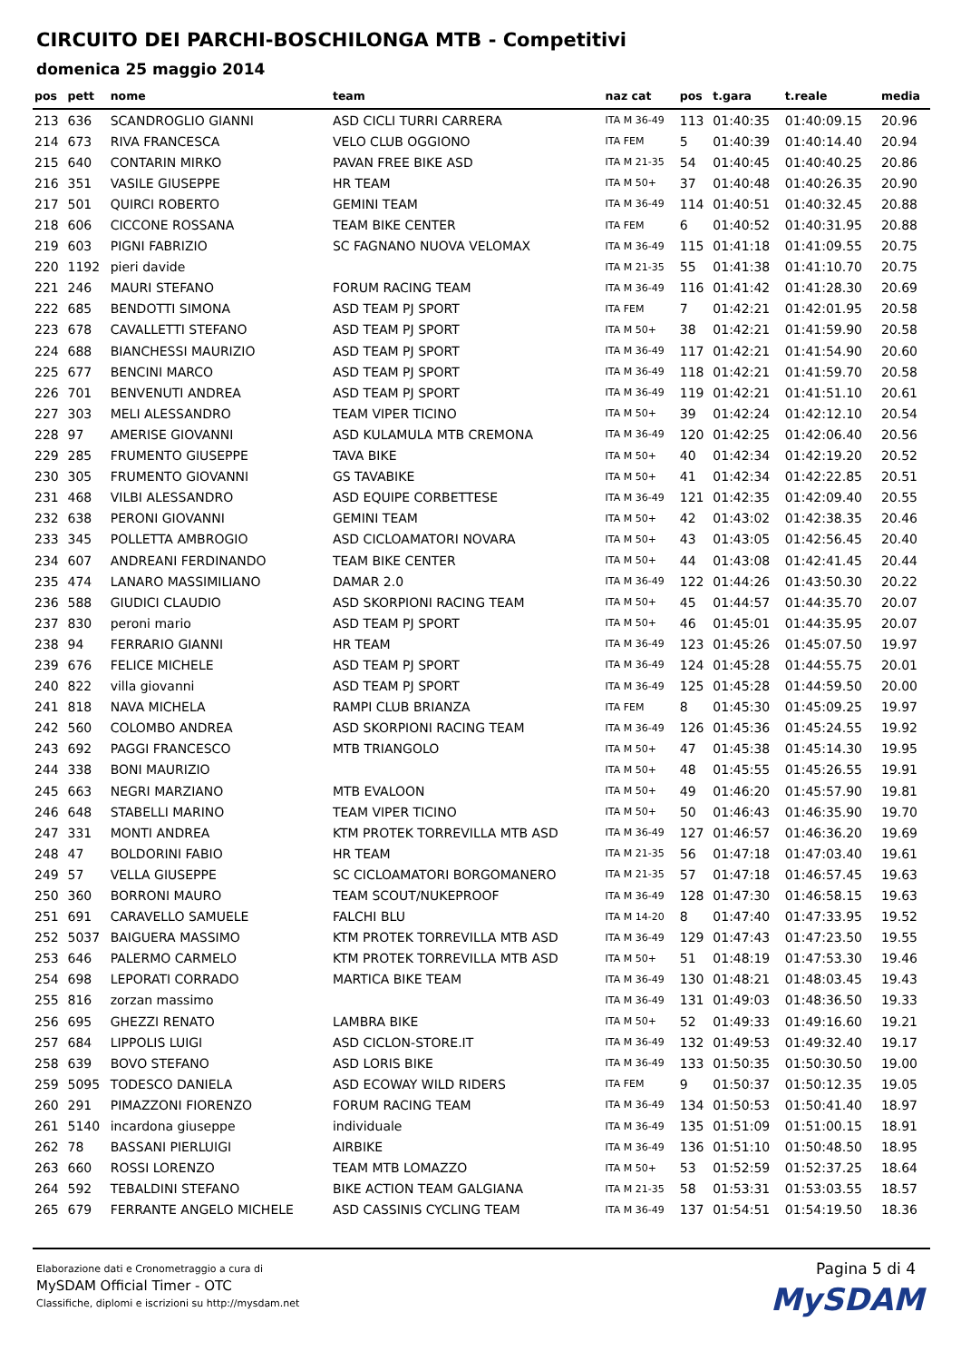CIRCUITO DEI PARCHI-BOSCHILONGA MTB - Competitivi
domenica 25 maggio 2014
| pos | pett | nome | team | naz cat | pos | t.gara | t.reale | media |
| --- | --- | --- | --- | --- | --- | --- | --- | --- |
| 213 | 636 | SCANDROGLIO GIANNI | ASD CICLI TURRI CARRERA | ITA M 36-49 | 113 | 01:40:35 | 01:40:09.15 | 20.96 |
| 214 | 673 | RIVA FRANCESCA | VELO CLUB OGGIONO | ITA FEM | 5 | 01:40:39 | 01:40:14.40 | 20.94 |
| 215 | 640 | CONTARIN MIRKO | PAVAN FREE BIKE ASD | ITA M 21-35 | 54 | 01:40:45 | 01:40:40.25 | 20.86 |
| 216 | 351 | VASILE GIUSEPPE | HR TEAM | ITA M 50+ | 37 | 01:40:48 | 01:40:26.35 | 20.90 |
| 217 | 501 | QUIRCI ROBERTO | GEMINI TEAM | ITA M 36-49 | 114 | 01:40:51 | 01:40:32.45 | 20.88 |
| 218 | 606 | CICCONE ROSSANA | TEAM BIKE CENTER | ITA FEM | 6 | 01:40:52 | 01:40:31.95 | 20.88 |
| 219 | 603 | PIGNI FABRIZIO | SC FAGNANO NUOVA VELOMAX | ITA M 36-49 | 115 | 01:41:18 | 01:41:09.55 | 20.75 |
| 220 | 1192 | pieri davide | | ITA M 21-35 | 55 | 01:41:38 | 01:41:10.70 | 20.75 |
| 221 | 246 | MAURI STEFANO | FORUM RACING TEAM | ITA M 36-49 | 116 | 01:41:42 | 01:41:28.30 | 20.69 |
| 222 | 685 | BENDOTTI SIMONA | ASD TEAM PJ SPORT | ITA FEM | 7 | 01:42:21 | 01:42:01.95 | 20.58 |
| 223 | 678 | CAVALLETTI STEFANO | ASD TEAM PJ SPORT | ITA M 50+ | 38 | 01:42:21 | 01:41:59.90 | 20.58 |
| 224 | 688 | BIANCHESSI MAURIZIO | ASD TEAM PJ SPORT | ITA M 36-49 | 117 | 01:42:21 | 01:41:54.90 | 20.60 |
| 225 | 677 | BENCINI MARCO | ASD TEAM PJ SPORT | ITA M 36-49 | 118 | 01:42:21 | 01:41:59.70 | 20.58 |
| 226 | 701 | BENVENUTI ANDREA | ASD TEAM PJ SPORT | ITA M 36-49 | 119 | 01:42:21 | 01:41:51.10 | 20.61 |
| 227 | 303 | MELI ALESSANDRO | TEAM VIPER TICINO | ITA M 50+ | 39 | 01:42:24 | 01:42:12.10 | 20.54 |
| 228 | 97 | AMERISE GIOVANNI | ASD KULAMULA MTB CREMONA | ITA M 36-49 | 120 | 01:42:25 | 01:42:06.40 | 20.56 |
| 229 | 285 | FRUMENTO GIUSEPPE | TAVA BIKE | ITA M 50+ | 40 | 01:42:34 | 01:42:19.20 | 20.52 |
| 230 | 305 | FRUMENTO GIOVANNI | GS TAVABIKE | ITA M 50+ | 41 | 01:42:34 | 01:42:22.85 | 20.51 |
| 231 | 468 | VILBI ALESSANDRO | ASD EQUIPE CORBETTESE | ITA M 36-49 | 121 | 01:42:35 | 01:42:09.40 | 20.55 |
| 232 | 638 | PERONI GIOVANNI | GEMINI TEAM | ITA M 50+ | 42 | 01:43:02 | 01:42:38.35 | 20.46 |
| 233 | 345 | POLLETTA AMBROGIO | ASD CICLOAMATORI NOVARA | ITA M 50+ | 43 | 01:43:05 | 01:42:56.45 | 20.40 |
| 234 | 607 | ANDREANI FERDINANDO | TEAM BIKE CENTER | ITA M 50+ | 44 | 01:43:08 | 01:42:41.45 | 20.44 |
| 235 | 474 | LANARO MASSIMILIANO | DAMAR 2.0 | ITA M 36-49 | 122 | 01:44:26 | 01:43:50.30 | 20.22 |
| 236 | 588 | GIUDICI CLAUDIO | ASD SKORPIONI RACING TEAM | ITA M 50+ | 45 | 01:44:57 | 01:44:35.70 | 20.07 |
| 237 | 830 | peroni mario | ASD TEAM PJ SPORT | ITA M 50+ | 46 | 01:45:01 | 01:44:35.95 | 20.07 |
| 238 | 94 | FERRARIO GIANNI | HR TEAM | ITA M 36-49 | 123 | 01:45:26 | 01:45:07.50 | 19.97 |
| 239 | 676 | FELICE MICHELE | ASD TEAM PJ SPORT | ITA M 36-49 | 124 | 01:45:28 | 01:44:55.75 | 20.01 |
| 240 | 822 | villa giovanni | ASD TEAM PJ SPORT | ITA M 36-49 | 125 | 01:45:28 | 01:44:59.50 | 20.00 |
| 241 | 818 | NAVA MICHELA | RAMPI CLUB BRIANZA | ITA FEM | 8 | 01:45:30 | 01:45:09.25 | 19.97 |
| 242 | 560 | COLOMBO ANDREA | ASD SKORPIONI RACING TEAM | ITA M 36-49 | 126 | 01:45:36 | 01:45:24.55 | 19.92 |
| 243 | 692 | PAGGI FRANCESCO | MTB TRIANGOLO | ITA M 50+ | 47 | 01:45:38 | 01:45:14.30 | 19.95 |
| 244 | 338 | BONI MAURIZIO | | ITA M 50+ | 48 | 01:45:55 | 01:45:26.55 | 19.91 |
| 245 | 663 | NEGRI MARZIANO | MTB EVALOON | ITA M 50+ | 49 | 01:46:20 | 01:45:57.90 | 19.81 |
| 246 | 648 | STABELLI MARINO | TEAM VIPER TICINO | ITA M 50+ | 50 | 01:46:43 | 01:46:35.90 | 19.70 |
| 247 | 331 | MONTI ANDREA | KTM PROTEK TORREVILLA MTB ASD | ITA M 36-49 | 127 | 01:46:57 | 01:46:36.20 | 19.69 |
| 248 | 47 | BOLDORINI FABIO | HR TEAM | ITA M 21-35 | 56 | 01:47:18 | 01:47:03.40 | 19.61 |
| 249 | 57 | VELLA GIUSEPPE | SC CICLOAMATORI BORGOMANERO | ITA M 21-35 | 57 | 01:47:18 | 01:46:57.45 | 19.63 |
| 250 | 360 | BORRONI MAURO | TEAM SCOUT/NUKEPROOF | ITA M 36-49 | 128 | 01:47:30 | 01:46:58.15 | 19.63 |
| 251 | 691 | CARAVELLO SAMUELE | FALCHI BLU | ITA M 14-20 | 8 | 01:47:40 | 01:47:33.95 | 19.52 |
| 252 | 5037 | BAIGUERA MASSIMO | KTM PROTEK TORREVILLA MTB ASD | ITA M 36-49 | 129 | 01:47:43 | 01:47:23.50 | 19.55 |
| 253 | 646 | PALERMO CARMELO | KTM PROTEK TORREVILLA MTB ASD | ITA M 50+ | 51 | 01:48:19 | 01:47:53.30 | 19.46 |
| 254 | 698 | LEPORATI CORRADO | MARTICA BIKE TEAM | ITA M 36-49 | 130 | 01:48:21 | 01:48:03.45 | 19.43 |
| 255 | 816 | zorzan massimo | | ITA M 36-49 | 131 | 01:49:03 | 01:48:36.50 | 19.33 |
| 256 | 695 | GHEZZI RENATO | LAMBRA BIKE | ITA M 50+ | 52 | 01:49:33 | 01:49:16.60 | 19.21 |
| 257 | 684 | LIPPOLIS LUIGI | ASD CICLON-STORE.IT | ITA M 36-49 | 132 | 01:49:53 | 01:49:32.40 | 19.17 |
| 258 | 639 | BOVO STEFANO | ASD LORIS BIKE | ITA M 36-49 | 133 | 01:50:35 | 01:50:30.50 | 19.00 |
| 259 | 5095 | TODESCO DANIELA | ASD ECOWAY WILD RIDERS | ITA FEM | 9 | 01:50:37 | 01:50:12.35 | 19.05 |
| 260 | 291 | PIMAZZONI FIORENZO | FORUM RACING TEAM | ITA M 36-49 | 134 | 01:50:53 | 01:50:41.40 | 18.97 |
| 261 | 5140 | incardona giuseppe | individuale | ITA M 36-49 | 135 | 01:51:09 | 01:51:00.15 | 18.91 |
| 262 | 78 | BASSANI PIERLUIGI | AIRBIKE | ITA M 36-49 | 136 | 01:51:10 | 01:50:48.50 | 18.95 |
| 263 | 660 | ROSSI LORENZO | TEAM MTB LOMAZZO | ITA M 50+ | 53 | 01:52:59 | 01:52:37.25 | 18.64 |
| 264 | 592 | TEBALDINI STEFANO | BIKE ACTION TEAM GALGIANA | ITA M 21-35 | 58 | 01:53:31 | 01:53:03.55 | 18.57 |
| 265 | 679 | FERRANTE ANGELO MICHELE | ASD CASSINIS CYCLING TEAM | ITA M 36-49 | 137 | 01:54:51 | 01:54:19.50 | 18.36 |
Elaborazione dati e Cronometraggio a cura di
MySDAM Official Timer - OTC
Classifiche, diplomi e iscrizioni su http://mysdam.net
Pagina 5 di 4
MySDAM